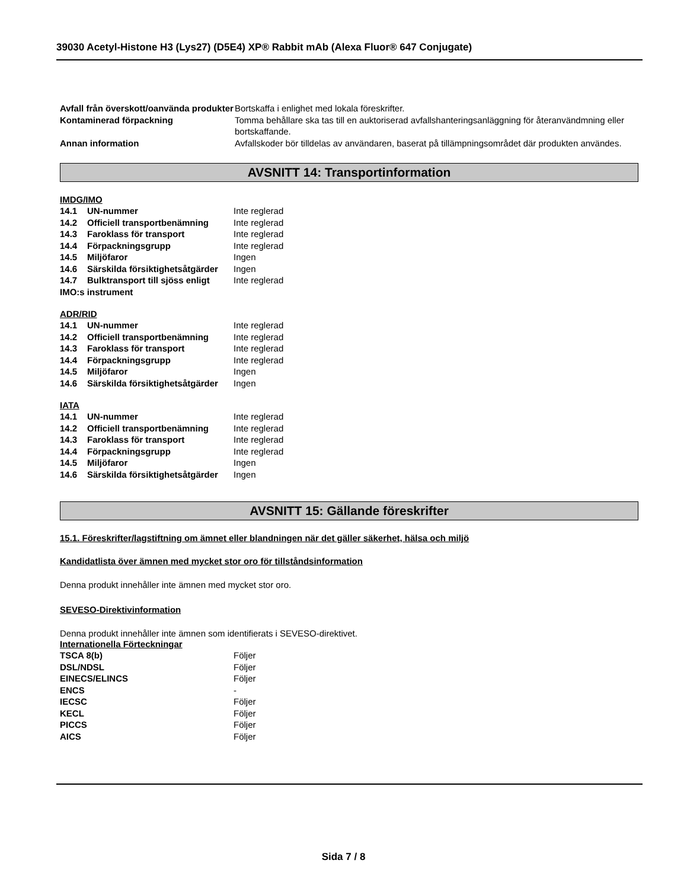39030 Acetyl-Histone H3 (Lys27) (D5E4) XP® Rabbit mAb (Alexa Fluor® 647 Conjugate)
| Avfall från överskott/oanvända produkter | Bortskaffa i enlighet med lokala föreskrifter. |
| Kontaminerad förpackning | Tomma behållare ska tas till en auktoriserad avfallshanteringsanläggning för återanvändmning eller bortskaffande. |
| Annan information | Avfallskoder bör tilldelas av användaren, baserat på tillämpningsområdet där produkten användes. |
AVSNITT 14: Transportinformation
IMDG/IMO
| 14.1 UN-nummer | Inte reglerad |
| 14.2 Officiell transportbenämning | Inte reglerad |
| 14.3 Faroklass för transport | Inte reglerad |
| 14.4 Förpackningsgrupp | Inte reglerad |
| 14.5 Miljöfaror | Ingen |
| 14.6 Särskilda försiktighetsåtgärder | Ingen |
| 14.7 Bulktransport till sjöss enligt IMO:s instrument | Inte reglerad |
ADR/RID
| 14.1 UN-nummer | Inte reglerad |
| 14.2 Officiell transportbenämning | Inte reglerad |
| 14.3 Faroklass för transport | Inte reglerad |
| 14.4 Förpackningsgrupp | Inte reglerad |
| 14.5 Miljöfaror | Ingen |
| 14.6 Särskilda försiktighetsåtgärder | Ingen |
IATA
| 14.1 UN-nummer | Inte reglerad |
| 14.2 Officiell transportbenämning | Inte reglerad |
| 14.3 Faroklass för transport | Inte reglerad |
| 14.4 Förpackningsgrupp | Inte reglerad |
| 14.5 Miljöfaror | Ingen |
| 14.6 Särskilda försiktighetsåtgärder | Ingen |
AVSNITT 15: Gällande föreskrifter
15.1. Föreskrifter/lagstiftning om ämnet eller blandningen när det gäller säkerhet, hälsa och miljö
Kandidatlista över ämnen med mycket stor oro för tillståndsinformation
Denna produkt innehåller inte ämnen med mycket stor oro.
SEVESO-Direktivinformation
Denna produkt innehåller inte ämnen som identifierats i SEVESO-direktivet.
Internationella Förteckningar
| TSCA 8(b) | Följer |
| DSL/NDSL | Följer |
| EINECS/ELINCS | Följer |
| ENCS | - |
| IECSC | Följer |
| KECL | Följer |
| PICCS | Följer |
| AICS | Följer |
Sida 7 / 8